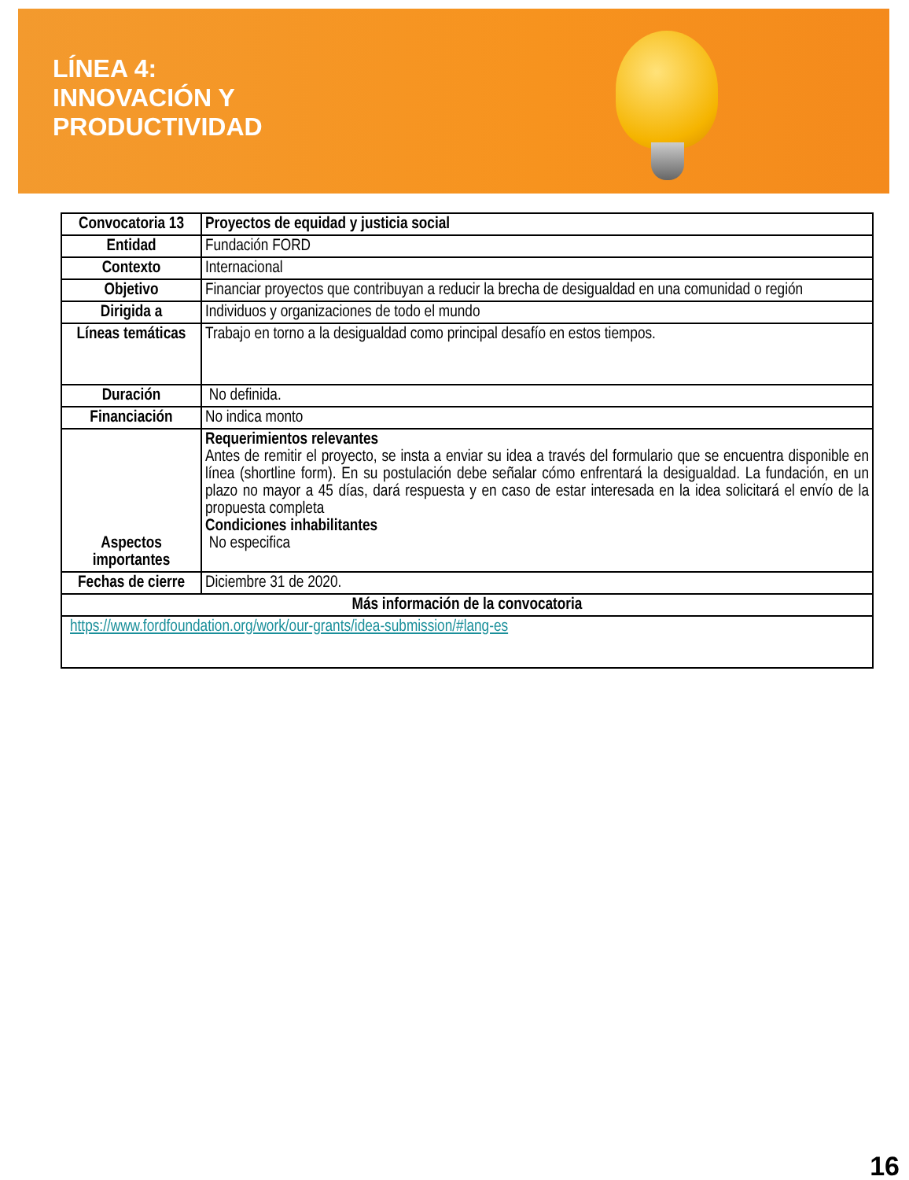LÍNEA 4:
INNOVACIÓN Y
PRODUCTIVIDAD
| Convocatoria 13 | Proyectos de equidad y justicia social |
| Entidad | Fundación FORD |
| Contexto | Internacional |
| Objetivo | Financiar proyectos que contribuyan a reducir la brecha de desigualdad en una comunidad o región |
| Dirigida a | Individuos y organizaciones de todo el mundo |
| Líneas temáticas | Trabajo en torno a la desigualdad como principal desafío en estos tiempos. |
| Duración | No definida. |
| Financiación | No indica monto |
| Aspectos importantes | Requerimientos relevantes Antes de remitir el proyecto, se insta a enviar su idea a través del formulario que se encuentra disponible en línea (shortline form). En su postulación debe señalar cómo enfrentará la desigualdad. La fundación, en un plazo no mayor a 45 días, dará respuesta y en caso de estar interesada en la idea solicitará el envío de la propuesta completa Condiciones inhabilitantes No especifica |
| Fechas de cierre | Diciembre 31 de 2020. |
| Más información de la convocatoria | |
| https://www.fordfoundation.org/work/our-grants/idea-submission/#lang-es | |
16